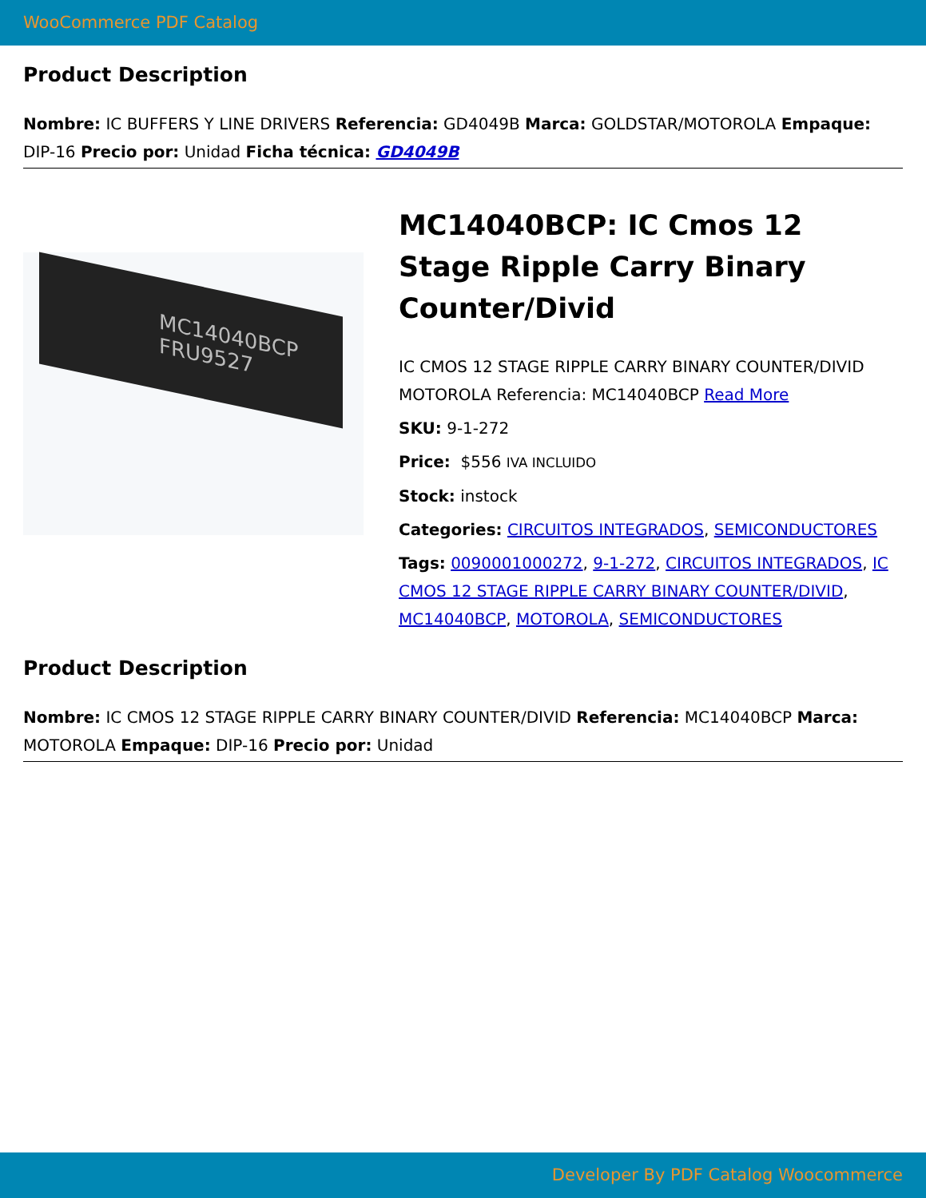WooCommerce PDF Catalog
Product Description
Nombre: IC BUFFERS Y LINE DRIVERS Referencia: GD4049B Marca: GOLDSTAR/MOTOROLA Empaque: DIP-16 Precio por: Unidad Ficha técnica: GD4049B
MC14040BCP FRU9527
MC14040BCP: IC Cmos 12 Stage Ripple Carry Binary Counter/Divid
IC CMOS 12 STAGE RIPPLE CARRY BINARY COUNTER/DIVID MOTOROLA Referencia: MC14040BCP Read More
SKU: 9-1-272
Price: $556 IVA INCLUIDO
Stock: instock
Categories: CIRCUITOS INTEGRADOS, SEMICONDUCTORES
Tags: 0090001000272, 9-1-272, CIRCUITOS INTEGRADOS, IC CMOS 12 STAGE RIPPLE CARRY BINARY COUNTER/DIVID, MC14040BCP, MOTOROLA, SEMICONDUCTORES
Product Description
Nombre: IC CMOS 12 STAGE RIPPLE CARRY BINARY COUNTER/DIVID Referencia: MC14040BCP Marca: MOTOROLA Empaque: DIP-16 Precio por: Unidad
Developer By PDF Catalog Woocommerce